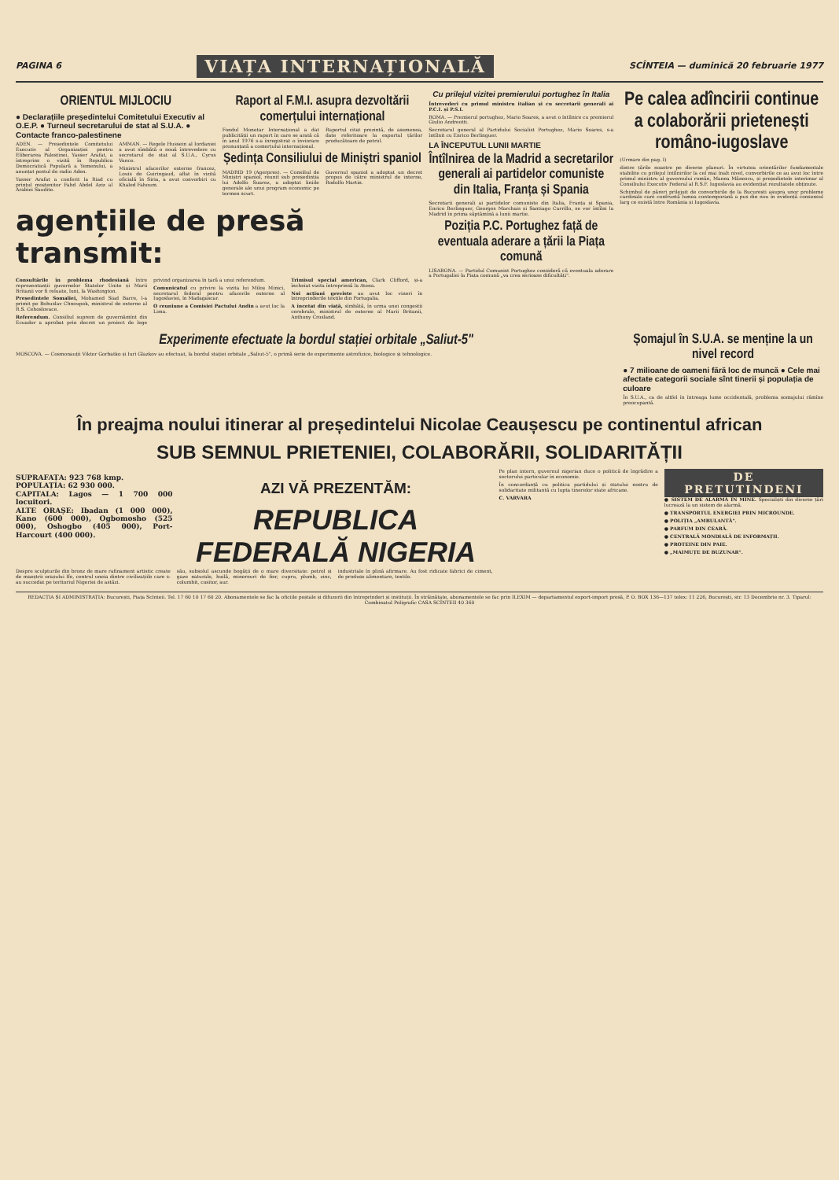PAGINA 6 VIAȚA INTERNAȚIONALĂ SCÎNTEIA — duminică 20 februarie 1977
ORIENTUL MIJLOCIU
● Declarațiile președintelui Comitetului Executiv al O.E.P. ● Turneul secretarului de stat al S.U.A. ● Contacte franco-palestinene
ADEN. — Președintele Comitetului Executiv al Organizației pentru Eliberarea Palestinei, Yasser Arafat, a întreprins o vizită în Republica Democratică Populară a Yemenului, a anunțat postul de radio Aden.
Yasser Arafat a conferit la Riad cu prințul moștenitor Fahd Abdel Aziz al Arabiei Saudite.
AMMAN. — Regele Hussein al Iordaniei a avut sîmbătă o nouă întrevedere cu secretarul de stat al S.U.A., Cyrus Vance.
Ministrul afacerilor externe francez, Louis de Guiringaud, aflat în vizită oficială în Siria, a avut convorbiri cu Khaled Fahoum.
Raport al F.M.I. asupra dezvoltării comerțului internațional
Fondul Monetar Internațional a dat publicității un raport în care se arată că în anul 1976 s-a înregistrat o înviorare pronunțată a comerțului internațional.
Raportul citat prezintă, de asemenea, date referitoare la exportul țărilor producătoare de petrol.
Ședința Consiliului de Miniștri spaniol
MADRID 19 (Agerpres). — Consiliul de Miniștri spaniol, reunit sub președinția lui Adolfo Suarez, a adoptat liniile generale ale unui program economic pe termen scurt.
Guvernul spaniol a adoptat un decret propus de către ministrul de interne, Rodolfo Martin.
agențiile de presă transmit:
Consultările în problema rhodesiană între reprezentanții guvernelor Statelor Unite și Marii Britanii vor fi reluate, luni, la Washington.
Președintele Somaliei, Mohamed Siad Barre, l-a primit pe Bohuslav Chnoupek, ministrul de externe al R.S. Cehoslovace.
Referendum. Consiliul suprem de guvernămînt din Ecuador a aprobat prin decret un proiect de lege privind organizarea în țară a unui referendum.
Comunicatul cu privire la vizita lui Miloș Minici, secretarul federal pentru afacerile externe al Iugoslaviei, în Madagascar.
O reuniune a Comisiei Pactului Andin a avut loc la Lima.
Trimisul special american, Clark Clifford, și-a încheiat vizita întreprinsă la Atena.
Noi acțiuni greviste au avut loc vineri în întreprinderile textile din Portugalia.
A încetat din viață, sîmbătă, în urma unei congestii cerebrale, ministrul de externe al Marii Britanii, Anthony Crosland.
Cu prilejul vizitei premierului portughez în Italia
Întrevederi cu primul ministru italian și cu secretarii generali ai P.C.I. și P.S.I.
ROMA. — Premierul portughez, Mario Soares, a avut o întîlnire cu premierul Giulio Andreotti.
Secretarul general al Partidului Socialist Portughez, Mario Soares, s-a întîlnit cu Enrico Berlinguer.
LA ÎNCEPUTUL LUNII MARTIE
Întîlnirea de la Madrid a secretarilor generali ai partidelor comuniste din Italia, Franța și Spania
Secretarii generali ai partidelor comuniste din Italia, Franța și Spania, Enrico Berlinguer, Georges Marchais și Santiago Carrillo, se vor întîlni la Madrid în prima săptămînă a lunii martie.
Poziția P.C. Portughez față de eventuala aderare a țării la Piața comună
LISABONA. — Partidul Comunist Portughez consideră că eventuala aderare a Portugaliei la Piața comună „va crea serioase dificultăți".
Pe calea adîncirii continue a colaborării prietenești româno-iugoslave
(Urmare din pag. I)
dintre țările noastre pe diverse planuri. În virtutea orientărilor fundamentale stabilite cu prilejul întîlnirilor la cel mai înalt nivel, convorbirile ce au avut loc între primul ministru al guvernului român, Manea Mănescu, și președintele interimar al Consiliului Executiv Federal al R.S.F. Iugoslavia au evidențiat rezultatele obținute.
Schimbul de păreri prilejuit de convorbirile de la București asupra unor probleme cardinale care confruntă lumea contemporană a pus din nou în evidență consensul larg ce există între România și Iugoslavia.
Experimente efectuate la bordul stației orbitale „Saliut-5"
MOSCOVA. — Cosmonauții Viktor Gorbatko și Iuri Glazkov au efectuat, la bordul stației orbitale „Saliut-5", o primă serie de experimente astrofizice, biologice și tehnologice.
Șomajul în S.U.A. se menține la un nivel record
● 7 milioane de oameni fără loc de muncă ● Cele mai afectate categorii sociale sînt tinerii și populația de culoare
În S.U.A., ca de altfel în întreaga lume occidentală, problema șomajului rămîne preocupantă.
În preajma noului itinerar al președintelui Nicolae Ceaușescu pe continentul african
SUB SEMNUL PRIETENIEI, COLABORĂRII, SOLIDARITĂȚII
SUPRAFAȚA: 923 768 kmp.
POPULAȚIA: 62 930 000.
CAPITALA: Lagos — 1 700 000 locuitori.
ALTE ORAȘE: Ibadan (1 000 000), Kano (600 000), Ogbomosho (525 000), Oshogbo (405 000), Port-Harcourt (400 000).
AZI VĂ PREZENTĂM:
REPUBLICA FEDERALĂ NIGERIA
Despre sculpturile din bronz de mare rafinament artistic create de maeștrii orașului Ife, centrul uneia dintre civilizațiile care s-au succedat pe teritoriul Nigeriei de astăzi.
său, subsolul ascunde bogății de o mare diversitate: petrol și gaze naturale, huilă, minereuri de fier, cupru, plumb, zinc, columbit, cositor, aur.
industriale în plină afirmare. Au fost ridicate fabrici de ciment, de produse alimentare, textile.
Pe plan intern, guvernul nigerian duce o politică de îngrădire a sectorului particular în economie.
În concordanță cu politica partidului și statului nostru de solidaritate militantă cu lupta tinerelor state africane.
C. VARVARA
DE PRETUTINDENI
● SISTEM DE ALARMĂ ÎN MINE. Specialiști din diverse țări lucrează la un sistem de alarmă.
● TRANSPORTUL ENERGIEI PRIN MICROUNDE.
● POLIȚIA „AMBULANTĂ".
● PARFUM DIN CEARĂ.
● CENTRALĂ MONDIALĂ DE INFORMAȚII.
● PROTEINE DIN PAIE.
● „MAIMUȚE DE BUZUNAR".
REDACȚIA ȘI ADMINISTRAȚIA: București, Piața Scînteii. Tel. 17 60 10 17 60 20. Abonamentele se fac la oficiile poștale și difuzorii din întreprinderi și instituții. În străinătate, abonamentele se fac prin ILEXIM — departamentul export-import presă, P. O. BOX 136—137 telex: 11 226, București, str. 13 Decembrie nr. 3. Tiparul: Combinatul Poligrafic CASA SCÎNTEII 40 360